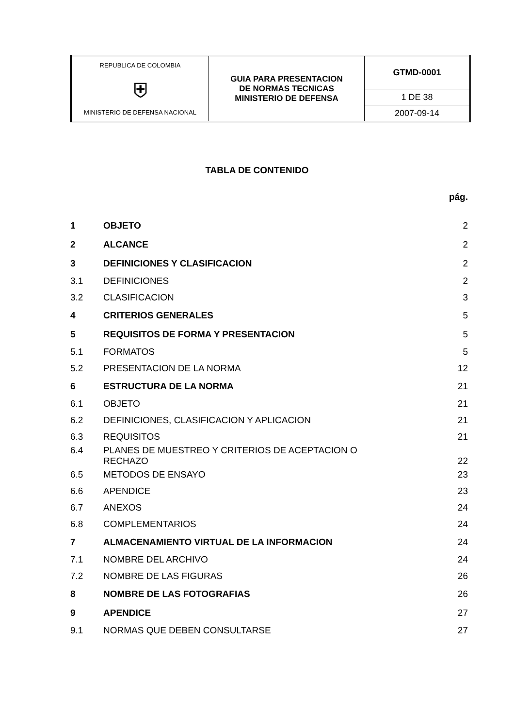| REPUBLICA DE COLOMBIA ⛨ MINISTERIO DE DEFENSA NACIONAL | GUIA PARA PRESENTACION DE NORMAS TECNICAS MINISTERIO DE DEFENSA | GTMD-0001 |
| | | 1 DE 38 |
| | | 2007-09-14 |
TABLA DE CONTENIDO
| | | pág. |
| 1 | OBJETO | 2 |
| 2 | ALCANCE | 2 |
| 3 | DEFINICIONES Y CLASIFICACION | 2 |
| 3.1 | DEFINICIONES | 2 |
| 3.2 | CLASIFICACION | 3 |
| 4 | CRITERIOS GENERALES | 5 |
| 5 | REQUISITOS DE FORMA Y PRESENTACION | 5 |
| 5.1 | FORMATOS | 5 |
| 5.2 | PRESENTACION DE LA NORMA | 12 |
| 6 | ESTRUCTURA DE LA NORMA | 21 |
| 6.1 | OBJETO | 21 |
| 6.2 | DEFINICIONES, CLASIFICACION Y APLICACION | 21 |
| 6.3 | REQUISITOS | 21 |
| 6.4 | PLANES DE MUESTREO Y CRITERIOS DE ACEPTACION O RECHAZO | 22 |
| 6.5 | METODOS DE ENSAYO | 23 |
| 6.6 | APENDICE | 23 |
| 6.7 | ANEXOS | 24 |
| 6.8 | COMPLEMENTARIOS | 24 |
| 7 | ALMACENAMIENTO VIRTUAL DE LA INFORMACION | 24 |
| 7.1 | NOMBRE DEL ARCHIVO | 24 |
| 7.2 | NOMBRE DE LAS FIGURAS | 26 |
| 8 | NOMBRE DE LAS FOTOGRAFIAS | 26 |
| 9 | APENDICE | 27 |
| 9.1 | NORMAS QUE DEBEN CONSULTARSE | 27 |